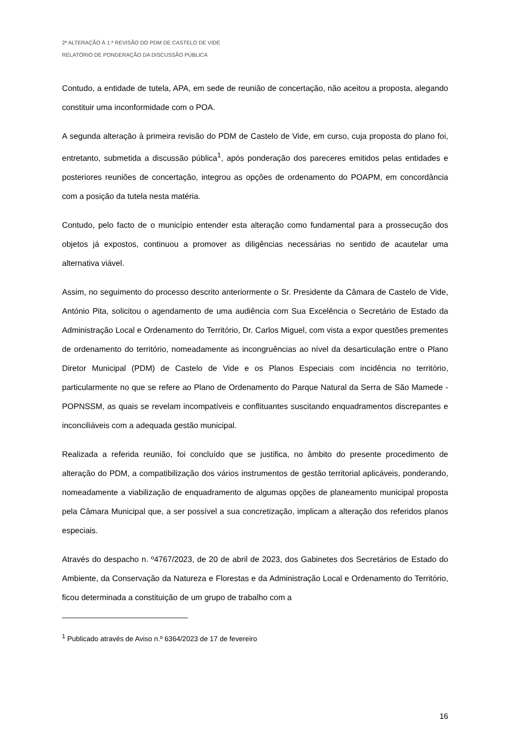2ª ALTERAÇÃO À 1.ª REVISÃO DO PDM DE CASTELO DE VIDE
RELATÓRIO DE PONDERAÇÃO DA DISCUSSÃO PÚBLICA
Contudo, a entidade de tutela, APA, em sede de reunião de concertação, não aceitou a proposta, alegando constituir uma inconformidade com o POA.
A segunda alteração à primeira revisão do PDM de Castelo de Vide, em curso, cuja proposta do plano foi, entretanto, submetida a discussão pública<sup>1</sup>, após ponderação dos pareceres emitidos pelas entidades e posteriores reuniões de concertação, integrou as opções de ordenamento do POAPM, em concordância com a posição da tutela nesta matéria.
Contudo, pelo facto de o município entender esta alteração como fundamental para a prossecução dos objetos já expostos, continuou a promover as diligências necessárias no sentido de acautelar uma alternativa viável.
Assim, no seguimento do processo descrito anteriormente o Sr. Presidente da Câmara de Castelo de Vide, António Pita, solicitou o agendamento de uma audiência com Sua Excelência o Secretário de Estado da Administração Local e Ordenamento do Território, Dr. Carlos Miguel, com vista a expor questões prementes de ordenamento do território, nomeadamente as incongruências ao nível da desarticulação entre o Plano Diretor Municipal (PDM) de Castelo de Vide e os Planos Especiais com incidência no território, particularmente no que se refere ao Plano de Ordenamento do Parque Natural da Serra de São Mamede - POPNSSM, as quais se revelam incompatíveis e conflituantes suscitando enquadramentos discrepantes e inconciliáveis com a adequada gestão municipal.
Realizada a referida reunião, foi concluído que se justifica, no âmbito do presente procedimento de alteração do PDM, a compatibilização dos vários instrumentos de gestão territorial aplicáveis, ponderando, nomeadamente a viabilização de enquadramento de algumas opções de planeamento municipal proposta pela Câmara Municipal que, a ser possível a sua concretização, implicam a alteração dos referidos planos especiais.
Através do despacho n. º4767/2023, de 20 de abril de 2023, dos Gabinetes dos Secretários de Estado do Ambiente, da Conservação da Natureza e Florestas e da Administração Local e Ordenamento do Território, ficou determinada a constituição de um grupo de trabalho com a
<sup>1</sup> Publicado através de Aviso n.º 6364/2023 de 17 de fevereiro
16